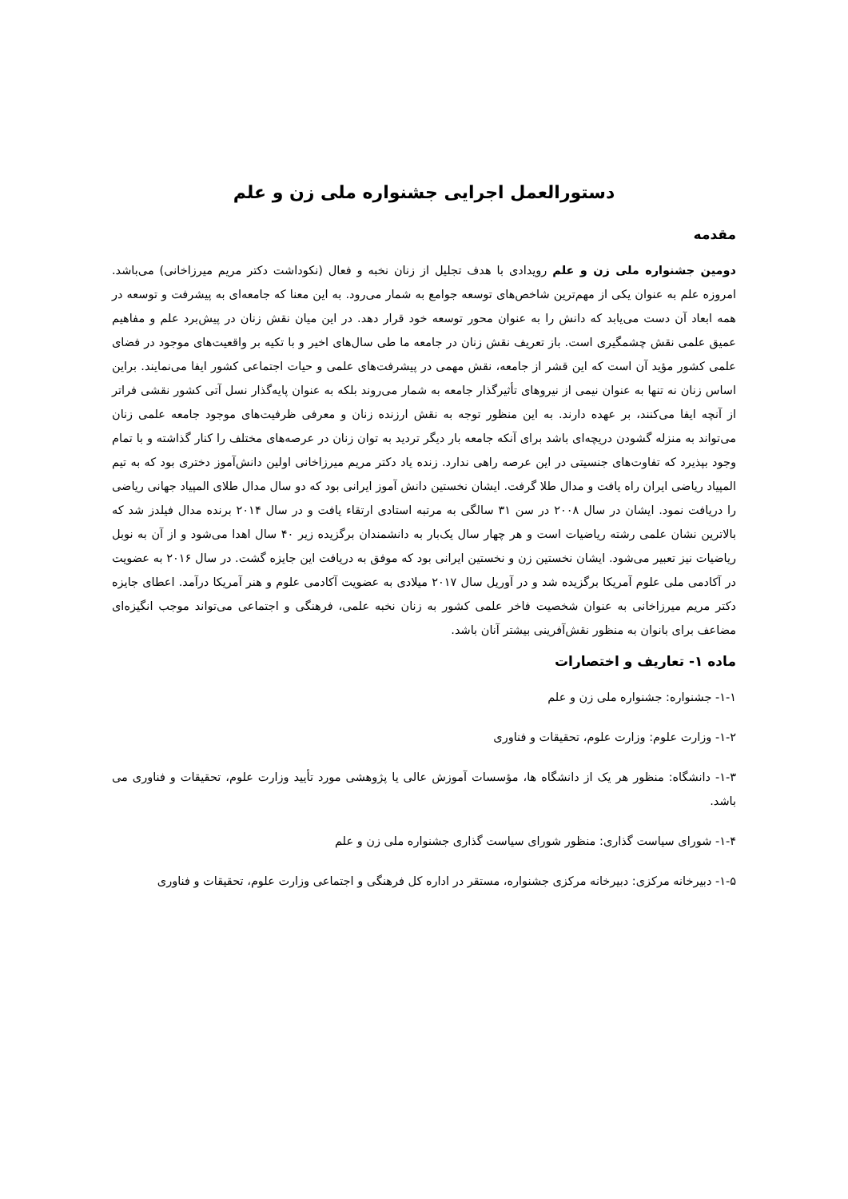دستورالعمل اجرایی جشنواره ملی زن و علم
مقدمه
دومین جشنواره ملی زن و علم رویدادی با هدف تجلیل از زنان نخبه و فعال (نکوداشت دکتر مریم میرزاخانی) می‌باشد. امروزه علم به عنوان یکی از مهم‌ترین شاخص‌های توسعه جوامع به شمار می‌رود. به این معنا که جامعه‌ای به پیشرفت و توسعه در همه ابعاد آن دست می‌یابد که دانش را به عنوان محور توسعه خود قرار دهد. در این میان نقش زنان در پیش‌برد علم و مفاهیم عمیق علمی نقش چشمگیری است. باز تعریف نقش زنان در جامعه ما طی سال‌های اخیر و با تکیه بر واقعیت‌های موجود در فضای علمی کشور مؤید آن است که این قشر از جامعه، نقش مهمی در پیشرفت‌های علمی و حیات اجتماعی کشور ایفا می‌نمایند. براین اساس زنان نه تنها به عنوان نیمی از نیروهای تأثیرگذار جامعه به شمار می‌روند بلکه به عنوان پایه‌گذار نسل آتی کشور نقشی فراتر از آنچه ایفا می‌کنند، بر عهده دارند. به این منظور توجه به نقش ارزنده زنان و معرفی ظرفیت‌های موجود جامعه علمی زنان می‌تواند به منزله گشودن دریچه‌ای باشد برای آنکه جامعه بار دیگر تردید به توان زنان در عرصه‌های مختلف را کنار گذاشته و با تمام وجود بپذیرد که تفاوت‌های جنسیتی در این عرصه راهی ندارد. زنده یاد دکتر مریم میرزاخانی اولین دانش‌آموز دختری بود که به تیم المپیاد ریاضی ایران راه یافت و مدال طلا گرفت. ایشان نخستین دانش آموز ایرانی بود که دو سال مدال طلای المپیاد جهانی ریاضی را دریافت نمود. ایشان در سال ۲۰۰۸ در سن ۳۱ سالگی به مرتبه استادی ارتقاء یافت و در سال ۲۰۱۴ برنده مدال فیلدز شد که بالاترین نشان علمی رشته ریاضیات است و هر چهار سال یک‌بار به دانشمندان برگزیده زیر ۴۰ سال اهدا می‌شود و از آن به نوبل ریاضیات نیز تعبیر می‌شود. ایشان نخستین زن و نخستین ایرانی بود که موفق به دریافت این جایزه گشت. در سال ۲۰۱۶ به عضویت در آکادمی ملی علوم آمریکا برگزیده شد و در آوریل سال ۲۰۱۷ میلادی به عضویت آکادمی علوم و هنر آمریکا درآمد. اعطای جایزه دکتر مریم میرزاخانی به عنوان شخصیت فاخر علمی کشور به زنان نخبه علمی، فرهنگی و اجتماعی می‌تواند موجب انگیزه‌ای مضاعف برای بانوان به منظور نقش‌آفرینی بیشتر آنان باشد.
ماده ۱- تعاریف و اختصارات
۱-۱- جشنواره: جشنواره ملی زن و علم
۱-۲- وزارت علوم: وزارت علوم، تحقیقات و فناوری
۱-۳- دانشگاه: منظور هر یک از دانشگاه ها، مؤسسات آموزش عالی یا پژوهشی مورد تأیید وزارت علوم، تحقیقات و فناوری می باشد.
۱-۴- شورای سیاست گذاری: منظور شورای سیاست گذاری جشنواره ملی زن و علم
۱-۵- دبیرخانه مرکزی: دبیرخانه مرکزی جشنواره، مستقر در اداره کل فرهنگی و اجتماعی وزارت علوم، تحقیقات و فناوری